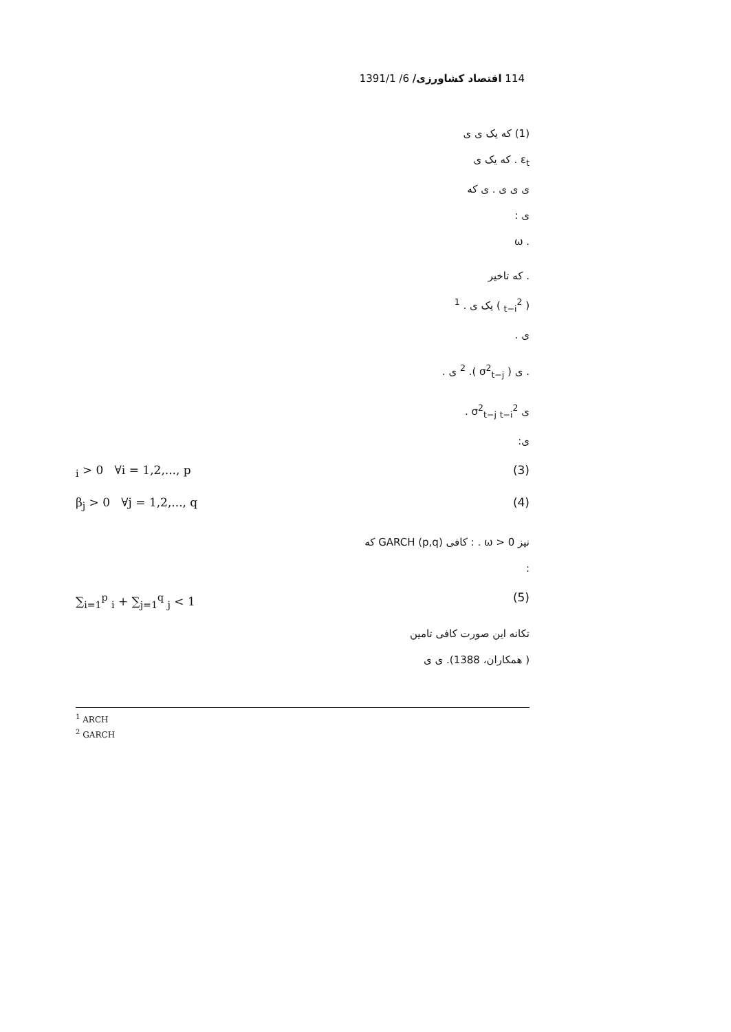114 اقتصاد کشاورزی/ 6/ 1391/1
(1) که یک ی ی
ε<sub>t</sub> . که یک ی
ی ی ی . ی که
ی :
. ω
. که تاخیر
( <sub>t−i</sub><sup>2</sup> ) یک ی . <sup>1</sup>
ی .
. ی ( σ<sup>2</sup><sub>t−j</sub> ). <sup>2</sup> ی .
ی σ<sup>2</sup><sub>t−j</sub> <sub>t−i</sub><sup>2</sup> .
ی:
<sub>i</sub> > 0 ∀i = 1,2,..., p (3)
β<sub>j</sub> > 0 ∀j = 1,2,..., q (4)
نیز ω > 0 . : کافی GARCH (p,q) که
:
∑<sub>i=1</sub><sup>p</sup> <sub>i</sub> + ∑<sub>j=1</sub><sup>q</sup> <sub>j</sub> < 1 (5)
تکانه این صورت کافی تامین
( همکاران، 1388). ی ی
<sup>1</sup> ARCH
<sup>2</sup> GARCH